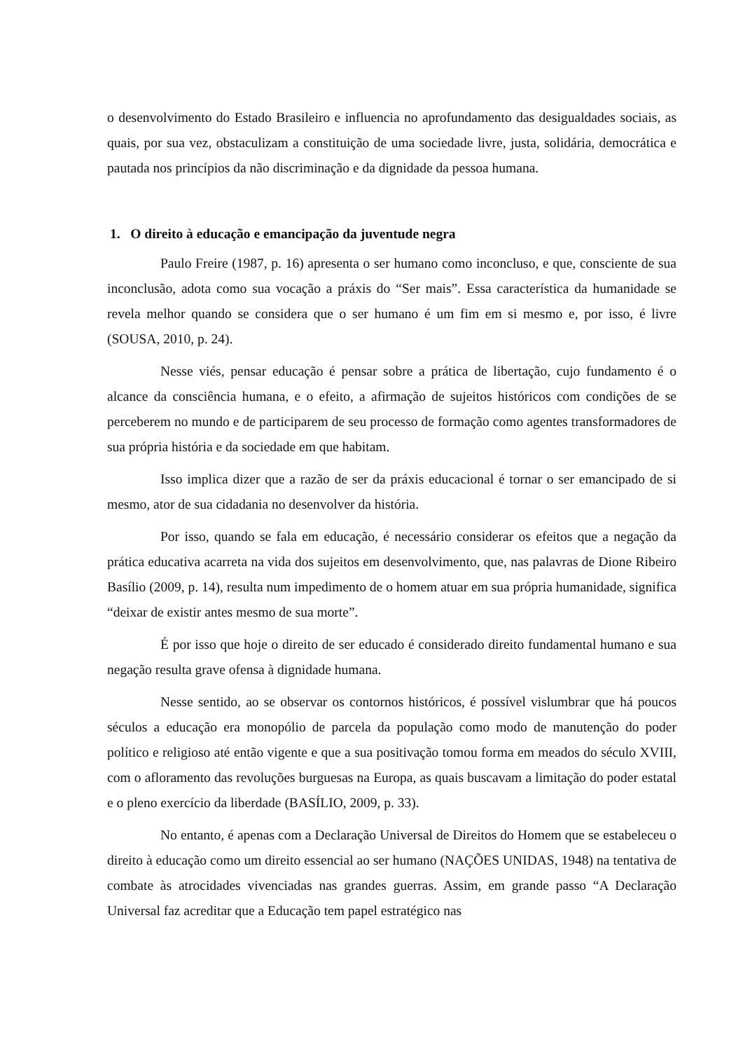o desenvolvimento do Estado Brasileiro e influencia no aprofundamento das desigualdades sociais, as quais, por sua vez, obstaculizam a constituição de uma sociedade livre, justa, solidária, democrática e pautada nos princípios da não discriminação e da dignidade da pessoa humana.
1. O direito à educação e emancipação da juventude negra
Paulo Freire (1987, p. 16) apresenta o ser humano como inconcluso, e que, consciente de sua inconclusão, adota como sua vocação a práxis do “Ser mais”. Essa característica da humanidade se revela melhor quando se considera que o ser humano é um fim em si mesmo e, por isso, é livre (SOUSA, 2010, p. 24).
Nesse viés, pensar educação é pensar sobre a prática de libertação, cujo fundamento é o alcance da consciência humana, e o efeito, a afirmação de sujeitos históricos com condições de se perceberem no mundo e de participarem de seu processo de formação como agentes transformadores de sua própria história e da sociedade em que habitam.
Isso implica dizer que a razão de ser da práxis educacional é tornar o ser emancipado de si mesmo, ator de sua cidadania no desenvolver da história.
Por isso, quando se fala em educação, é necessário considerar os efeitos que a negação da prática educativa acarreta na vida dos sujeitos em desenvolvimento, que, nas palavras de Dione Ribeiro Basílio (2009, p. 14), resulta num impedimento de o homem atuar em sua própria humanidade, significa “deixar de existir antes mesmo de sua morte”.
É por isso que hoje o direito de ser educado é considerado direito fundamental humano e sua negação resulta grave ofensa à dignidade humana.
Nesse sentido, ao se observar os contornos históricos, é possível vislumbrar que há poucos séculos a educação era monopólio de parcela da população como modo de manutenção do poder político e religioso até então vigente e que a sua positivação tomou forma em meados do século XVIII, com o afloramento das revoluções burguesas na Europa, as quais buscavam a limitação do poder estatal e o pleno exercício da liberdade (BASÍLIO, 2009, p. 33).
No entanto, é apenas com a Declaração Universal de Direitos do Homem que se estabeleceu o direito à educação como um direito essencial ao ser humano (NAÇÕES UNIDAS, 1948) na tentativa de combate às atrocidades vivenciadas nas grandes guerras. Assim, em grande passo “A Declaração Universal faz acreditar que a Educação tem papel estratégico nas